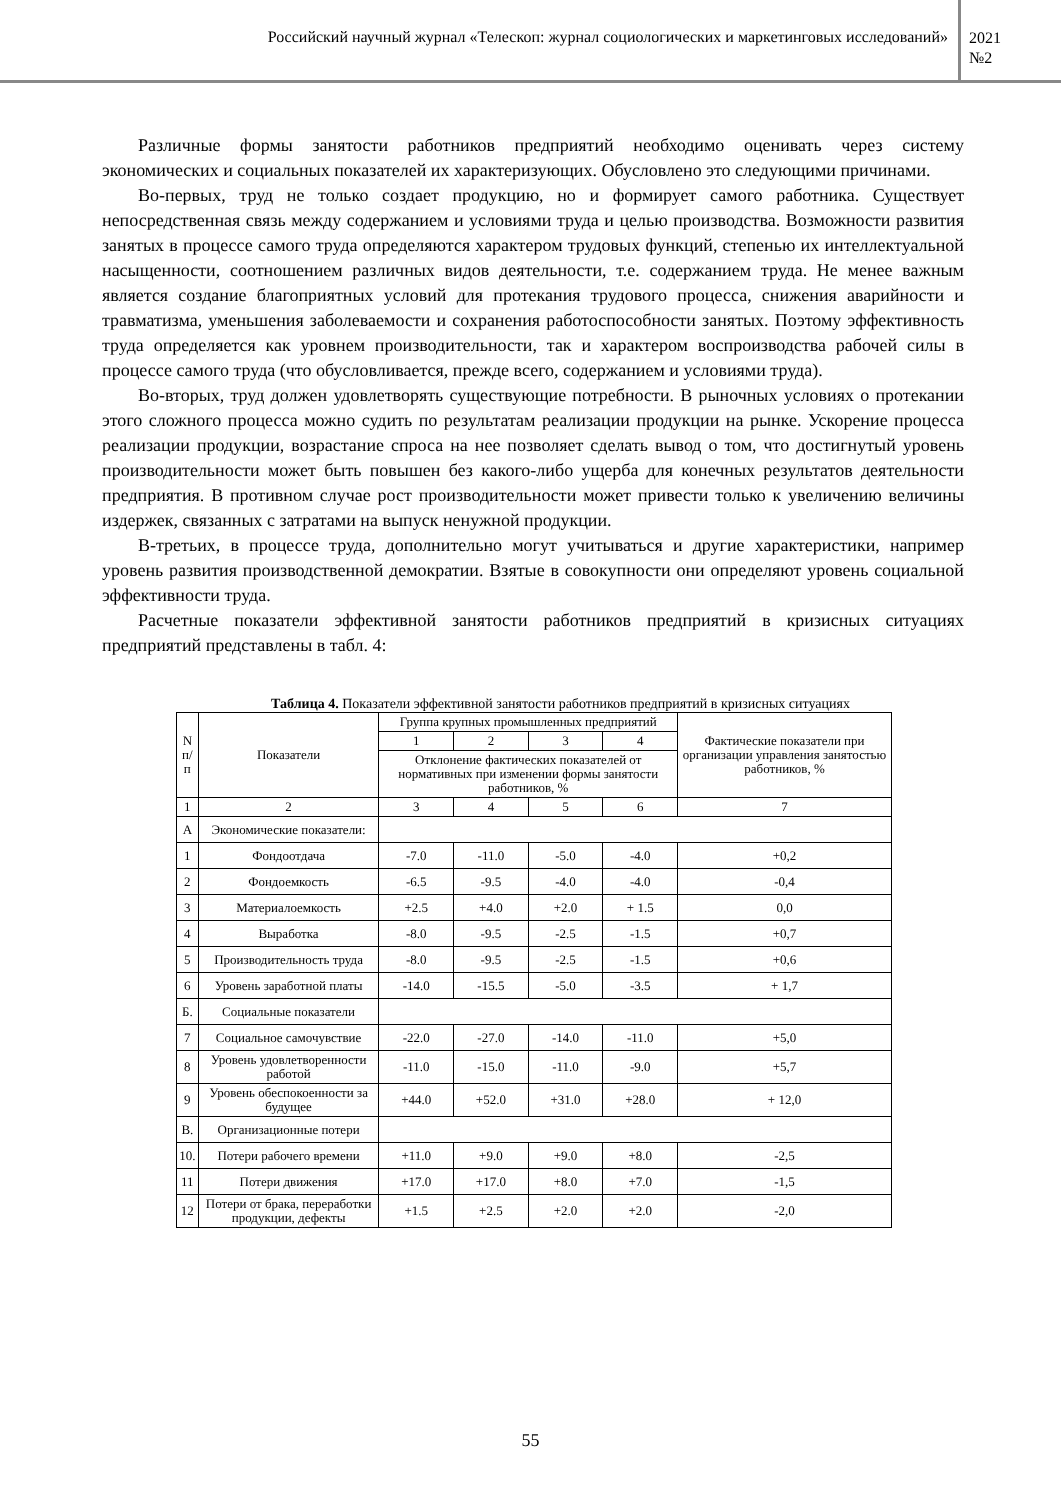Российский научный журнал «Телескоп: журнал социологических и маркетинговых исследований»
2021
№2
Различные формы занятости работников предприятий необходимо оценивать через систему экономических и социальных показателей их характеризующих. Обусловлено это следующими причинами.
Во-первых, труд не только создает продукцию, но и формирует самого работника. Существует непосредственная связь между содержанием и условиями труда и целью производства. Возможности развития занятых в процессе самого труда определяются характером трудовых функций, степенью их интеллектуальной насыщенности, соотношением различных видов деятельности, т.е. содержанием труда. Не менее важным является создание благоприятных условий для протекания трудового процесса, снижения аварийности и травматизма, уменьшения заболеваемости и сохранения работоспособности занятых. Поэтому эффективность труда определяется как уровнем производительности, так и характером воспроизводства рабочей силы в процессе самого труда (что обусловливается, прежде всего, содержанием и условиями труда).
Во-вторых, труд должен удовлетворять существующие потребности. В рыночных условиях о протекании этого сложного процесса можно судить по результатам реализации продукции на рынке. Ускорение процесса реализации продукции, возрастание спроса на нее позволяет сделать вывод о том, что достигнутый уровень производительности может быть повышен без какого-либо ущерба для конечных результатов деятельности предприятия. В противном случае рост производительности может привести только к увеличению величины издержек, связанных с затратами на выпуск ненужной продукции.
В-третьих, в процессе труда, дополнительно могут учитываться и другие характеристики, например уровень развития производственной демократии. Взятые в совокупности они определяют уровень социальной эффективности труда.
Расчетные показатели эффективной занятости работников предприятий в кризисных ситуациях предприятий представлены в табл. 4:
Таблица 4. Показатели эффективной занятости работников предприятий в кризисных ситуациях
| N п/п | Показатели | Группа крупных промышленных предприятий | | | | Фактические показатели при организации управления занятостью работников, % |
| --- | --- | --- | --- | --- | --- | --- |
| | | 1 | 2 | 3 | 4 | |
| | | Отклонение фактических показателей от нормативных при изменении формы занятости работников, % | | | | |
| 1 | 2 | 3 | 4 | 5 | 6 | 7 |
| А | Экономические показатели: | | | | | |
| 1 | Фондоотдача | -7.0 | -11.0 | -5.0 | -4.0 | +0,2 |
| 2 | Фондоемкость | -6.5 | -9.5 | -4.0 | -4.0 | -0,4 |
| 3 | Материалоемкость | +2.5 | +4.0 | +2.0 | + 1.5 | 0,0 |
| 4 | Выработка | -8.0 | -9.5 | -2.5 | -1.5 | +0,7 |
| 5 | Производительность труда | -8.0 | -9.5 | -2.5 | -1.5 | +0,6 |
| 6 | Уровень заработной платы | -14.0 | -15.5 | -5.0 | -3.5 | + 1,7 |
| Б. | Социальные показатели | | | | | |
| 7 | Социальное самочувствие | -22.0 | -27.0 | -14.0 | -11.0 | +5,0 |
| 8 | Уровень удовлетворенности работой | -11.0 | -15.0 | -11.0 | -9.0 | +5,7 |
| 9 | Уровень обеспокоенности за будущее | +44.0 | +52.0 | +31.0 | +28.0 | + 12,0 |
| В. | Организационные потери | | | | | |
| 10. | Потери рабочего времени | +11.0 | +9.0 | +9.0 | +8.0 | -2,5 |
| 11 | Потери движения | +17.0 | +17.0 | +8.0 | +7.0 | -1,5 |
| 12 | Потери от брака, переработки продукции, дефекты | +1.5 | +2.5 | +2.0 | +2.0 | -2,0 |
55